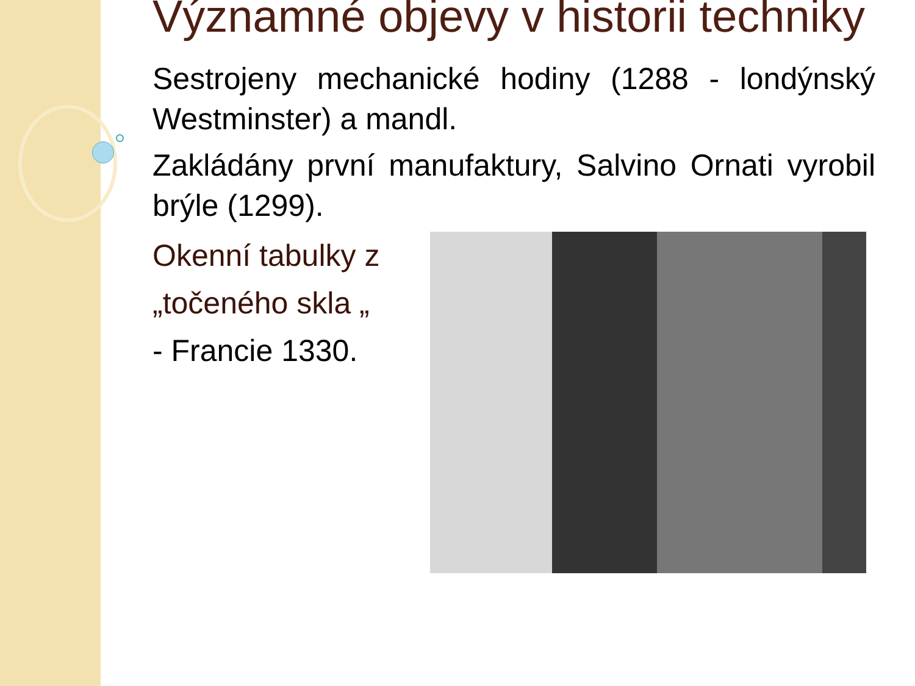Významné objevy v historii techniky
Sestrojeny mechanické hodiny (1288 - londýnský Westminster) a mandl.
Zakládány první manufaktury, Salvino Ornati vyrobil brýle (1299).
Okenní tabulky z
„točeného skla „
- Francie 1330.